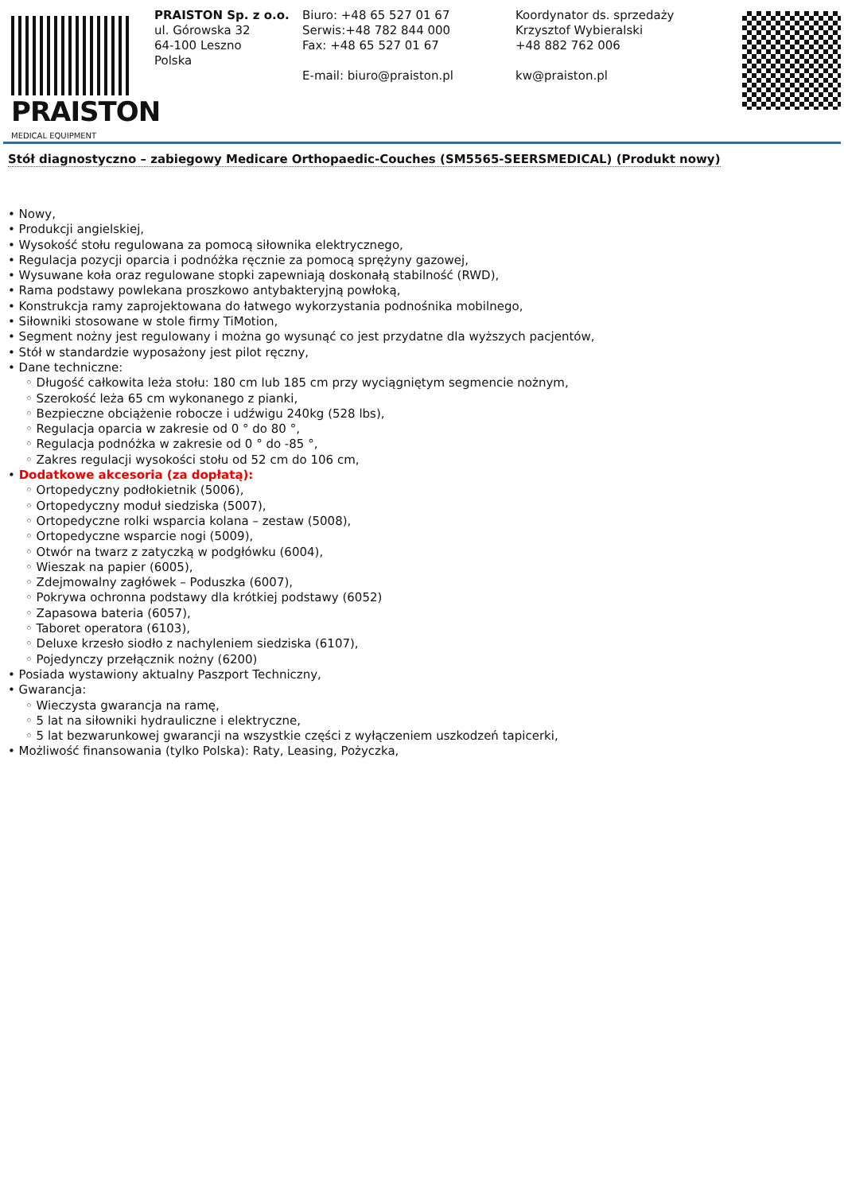PRAISTON
MEDICAL EQUIPMENT
PRAISTON Sp. z o.o.
ul. Górowska 32
64-100 Leszno
Polska
Biuro: +48 65 527 01 67
Serwis:+48 782 844 000
Fax: +48 65 527 01 67
E-mail: biuro@praiston.pl
Koordynator ds. sprzedaży
Krzysztof Wybieralski
+48 882 762 006
kw@praiston.pl
Stół diagnostyczno – zabiegowy Medicare Orthopaedic-Couches (SM5565-SEERSMEDICAL) (Produkt nowy)
• Nowy,
• Produkcji angielskiej,
• Wysokość stołu regulowana za pomocą siłownika elektrycznego,
• Regulacja pozycji oparcia i podnóżka ręcznie za pomocą sprężyny gazowej,
• Wysuwane koła oraz regulowane stopki zapewniają doskonałą stabilność (RWD),
• Rama podstawy powlekana proszkowo antybakteryjną powłoką,
• Konstrukcja ramy zaprojektowana do łatwego wykorzystania podnośnika mobilnego,
• Siłowniki stosowane w stole firmy TiMotion,
• Segment nożny jest regulowany i można go wysunąć co jest przydatne dla wyższych pacjentów,
• Stół w standardzie wyposażony jest pilot ręczny,
• Dane techniczne:
◦ Długość całkowita leża stołu: 180 cm lub 185 cm przy wyciągniętym segmencie nożnym,
◦ Szerokość leża 65 cm wykonanego z pianki,
◦ Bezpieczne obciążenie robocze i udźwigu 240kg (528 lbs),
◦ Regulacja oparcia w zakresie od 0 ° do 80 °,
◦ Regulacja podnóżka w zakresie od 0 ° do -85 °,
◦ Zakres regulacji wysokości stołu od 52 cm do 106 cm,
• Dodatkowe akcesoria (za dopłatą):
◦ Ortopedyczny podłokietnik (5006),
◦ Ortopedyczny moduł siedziska (5007),
◦ Ortopedyczne rolki wsparcia kolana – zestaw (5008),
◦ Ortopedyczne wsparcie nogi (5009),
◦ Otwór na twarz z zatyczką w podgłówku (6004),
◦ Wieszak na papier (6005),
◦ Zdejmowalny zagłówek – Poduszka (6007),
◦ Pokrywa ochronna podstawy dla krótkiej podstawy (6052)
◦ Zapasowa bateria (6057),
◦ Taboret operatora (6103),
◦ Deluxe krzesło siodło z nachyleniem siedziska (6107),
◦ Pojedynczy przełącznik nożny (6200)
• Posiada wystawiony aktualny Paszport Techniczny,
• Gwarancja:
◦ Wieczysta gwarancja na ramę,
◦ 5 lat na siłowniki hydrauliczne i elektryczne,
◦ 5 lat bezwarunkowej gwarancji na wszystkie części z wyłączeniem uszkodzeń tapicerki,
• Możliwość finansowania (tylko Polska): Raty, Leasing, Pożyczka,